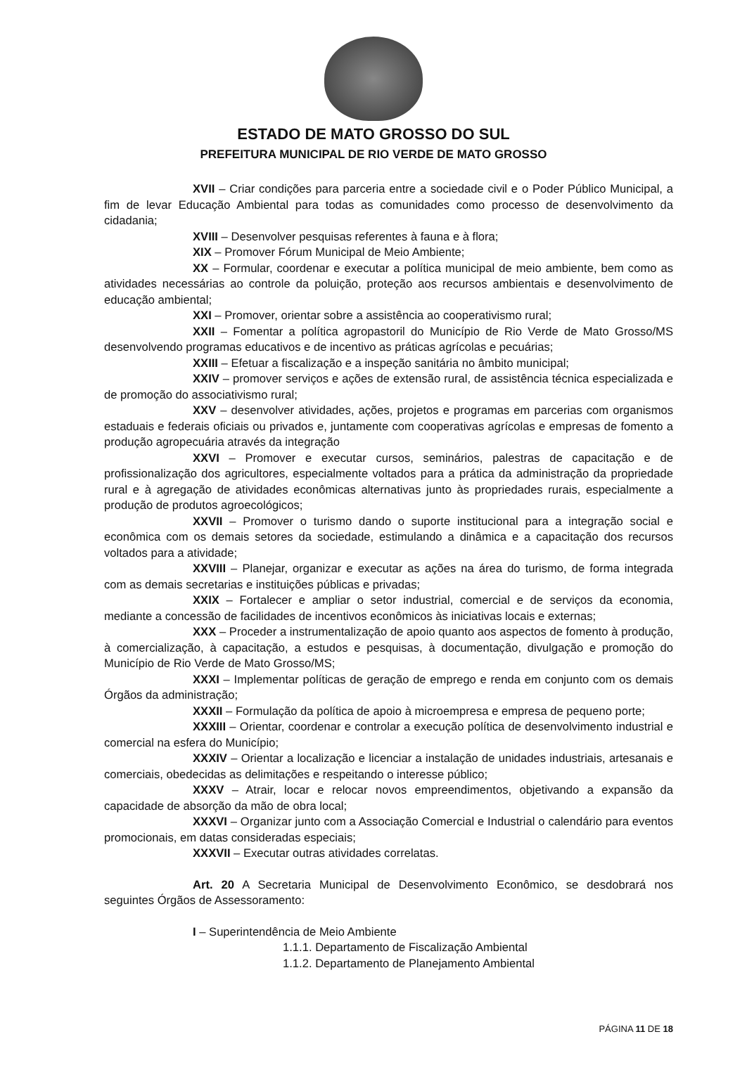ESTADO DE MATO GROSSO DO SUL
PREFEITURA MUNICIPAL DE RIO VERDE DE MATO GROSSO
XVII – Criar condições para parceria entre a sociedade civil e o Poder Público Municipal, a fim de levar Educação Ambiental para todas as comunidades como processo de desenvolvimento da cidadania;
XVIII – Desenvolver pesquisas referentes à fauna e à flora;
XIX – Promover Fórum Municipal de Meio Ambiente;
XX – Formular, coordenar e executar a política municipal de meio ambiente, bem como as atividades necessárias ao controle da poluição, proteção aos recursos ambientais e desenvolvimento de educação ambiental;
XXI – Promover, orientar sobre a assistência ao cooperativismo rural;
XXII – Fomentar a política agropastoril do Município de Rio Verde de Mato Grosso/MS desenvolvendo programas educativos e de incentivo as práticas agrícolas e pecuárias;
XXIII – Efetuar a fiscalização e a inspeção sanitária no âmbito municipal;
XXIV – promover serviços e ações de extensão rural, de assistência técnica especializada e de promoção do associativismo rural;
XXV – desenvolver atividades, ações, projetos e programas em parcerias com organismos estaduais e federais oficiais ou privados e, juntamente com cooperativas agrícolas e empresas de fomento a produção agropecuária através da integração
XXVI – Promover e executar cursos, seminários, palestras de capacitação e de profissionalização dos agricultores, especialmente voltados para a prática da administração da propriedade rural e à agregação de atividades econômicas alternativas junto às propriedades rurais, especialmente a produção de produtos agroecológicos;
XXVII – Promover o turismo dando o suporte institucional para a integração social e econômica com os demais setores da sociedade, estimulando a dinâmica e a capacitação dos recursos voltados para a atividade;
XXVIII – Planejar, organizar e executar as ações na área do turismo, de forma integrada com as demais secretarias e instituições públicas e privadas;
XXIX – Fortalecer e ampliar o setor industrial, comercial e de serviços da economia, mediante a concessão de facilidades de incentivos econômicos às iniciativas locais e externas;
XXX – Proceder a instrumentalização de apoio quanto aos aspectos de fomento à produção, à comercialização, à capacitação, a estudos e pesquisas, à documentação, divulgação e promoção do Município de Rio Verde de Mato Grosso/MS;
XXXI – Implementar políticas de geração de emprego e renda em conjunto com os demais Órgãos da administração;
XXXII – Formulação da política de apoio à microempresa e empresa de pequeno porte;
XXXIII – Orientar, coordenar e controlar a execução política de desenvolvimento industrial e comercial na esfera do Município;
XXXIV – Orientar a localização e licenciar a instalação de unidades industriais, artesanais e comerciais, obedecidas as delimitações e respeitando o interesse público;
XXXV – Atrair, locar e relocar novos empreendimentos, objetivando a expansão da capacidade de absorção da mão de obra local;
XXXVI – Organizar junto com a Associação Comercial e Industrial o calendário para eventos promocionais, em datas consideradas especiais;
XXXVII – Executar outras atividades correlatas.
Art. 20 A Secretaria Municipal de Desenvolvimento Econômico, se desdobrará nos seguintes Órgãos de Assessoramento:
I – Superintendência de Meio Ambiente
1.1.1. Departamento de Fiscalização Ambiental
1.1.2. Departamento de Planejamento Ambiental
PÁGINA 11 DE 18